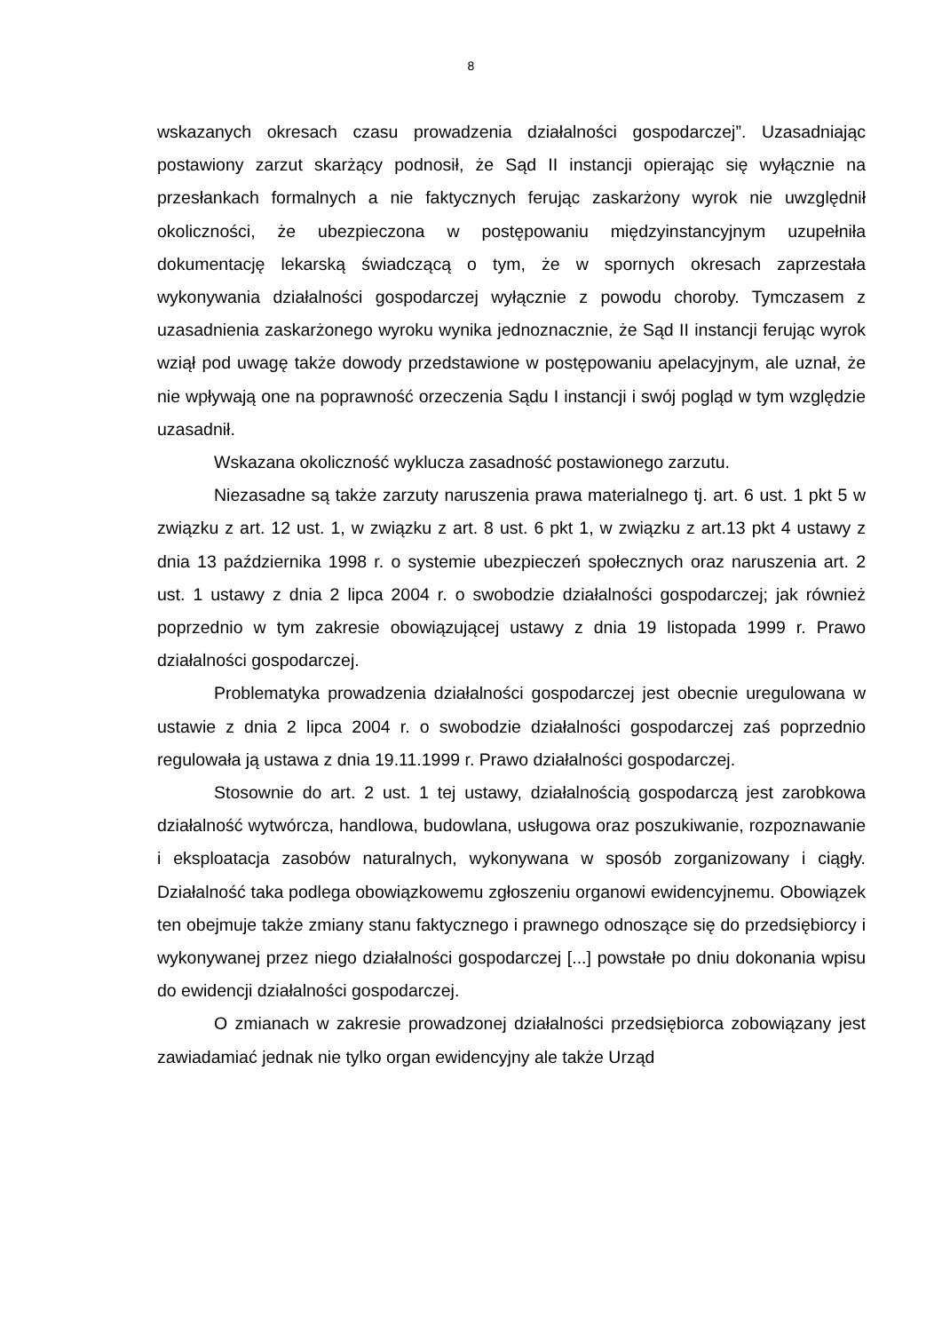8
wskazanych okresach czasu prowadzenia działalności gospodarczej”. Uzasadniając postawiony zarzut skarżący podnosił, że Sąd II instancji opierając się wyłącznie na przesłankach formalnych a nie faktycznych ferując zaskarżony wyrok nie uwzględnił okoliczności, że ubezpieczona w postępowaniu międzyinstancyjnym uzupełniła dokumentację lekarską świadczącą o tym, że w spornych okresach zaprzestała wykonywania działalności gospodarczej wyłącznie z powodu choroby. Tymczasem z uzasadnienia zaskarżonego wyroku wynika jednoznacznie, że Sąd II instancji ferując wyrok wziął pod uwagę także dowody przedstawione w postępowaniu apelacyjnym, ale uznał, że nie wpływają one na poprawność orzeczenia Sądu I instancji i swój pogląd w tym względzie uzasadnił.
Wskazana okoliczność wyklucza zasadność postawionego zarzutu.
Niezasadne są także zarzuty naruszenia prawa materialnego tj. art. 6 ust. 1 pkt 5 w związku z art. 12 ust. 1, w związku z art. 8 ust. 6 pkt 1, w związku z art.13 pkt 4 ustawy z dnia 13 października 1998 r. o systemie ubezpieczeń społecznych oraz naruszenia art. 2 ust. 1 ustawy z dnia 2 lipca 2004 r. o swobodzie działalności gospodarczej; jak również poprzednio w tym zakresie obowiązującej ustawy z dnia 19 listopada 1999 r. Prawo działalności gospodarczej.
Problematyka prowadzenia działalności gospodarczej jest obecnie uregulowana w ustawie z dnia 2 lipca 2004 r. o swobodzie działalności gospodarczej zaś poprzednio regulowała ją ustawa z dnia 19.11.1999 r. Prawo działalności gospodarczej.
Stosownie do art. 2 ust. 1 tej ustawy, działalnością gospodarczą jest zarobkowa działalność wytwórcza, handlowa, budowlana, usługowa oraz poszukiwanie, rozpoznawanie i eksploatacja zasobów naturalnych, wykonywana w sposób zorganizowany i ciągły. Działalność taka podlega obowiązkowemu zgłoszeniu organowi ewidencyjnemu. Obowiązek ten obejmuje także zmiany stanu faktycznego i prawnego odnoszące się do przedsiębiorcy i wykonywanej przez niego działalności gospodarczej [...] powstałe po dniu dokonania wpisu do ewidencji działalności gospodarczej.
O zmianach w zakresie prowadzonej działalności przedsiębiorca zobowiązany jest zawiadamiać jednak nie tylko organ ewidencyjny ale także Urząd